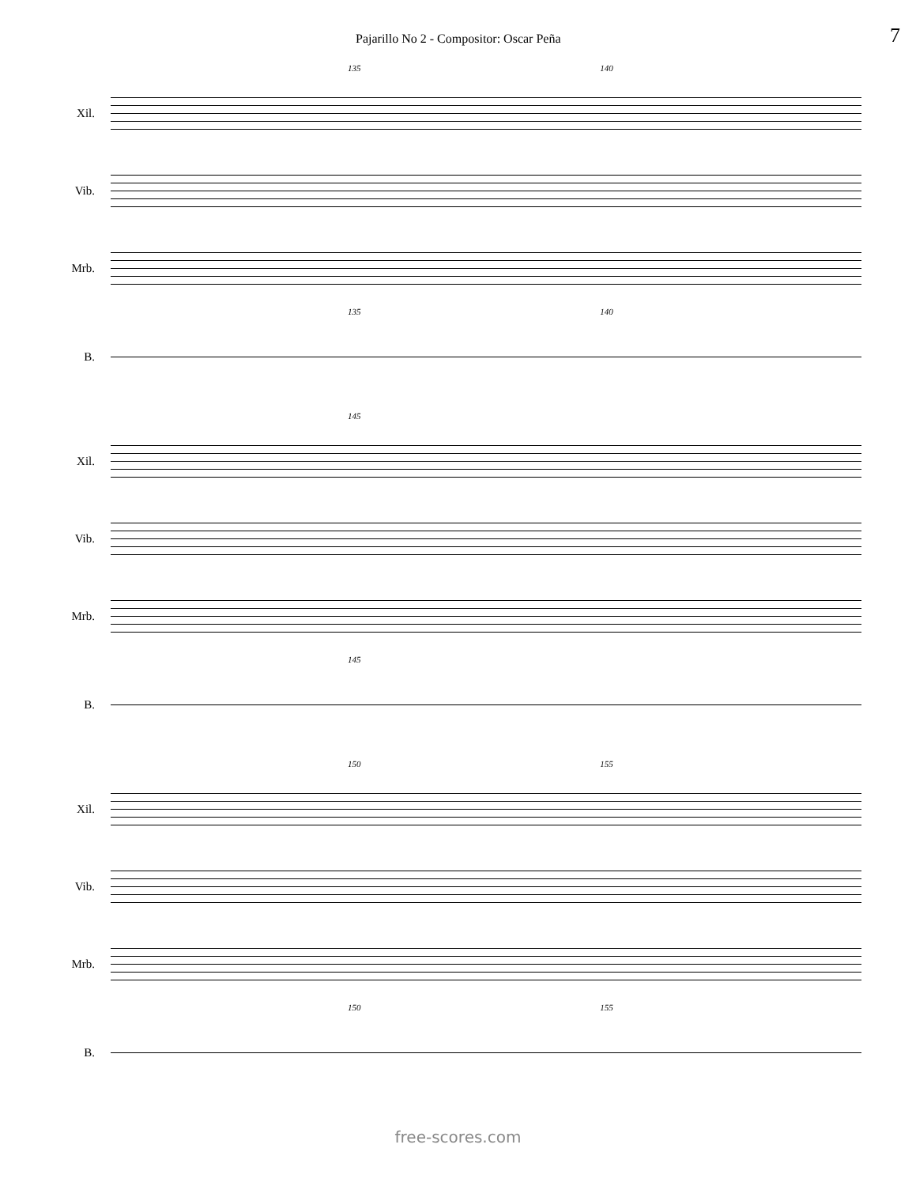Pajarillo No 2 - Compositor: Oscar Peña 7
135 140
Xil.
Vib.
Mrb.
135 140
B.
145
Xil.
Vib.
Mrb.
145
B.
150 155
Xil.
Vib.
Mrb.
150 155
B.
free-scores.com